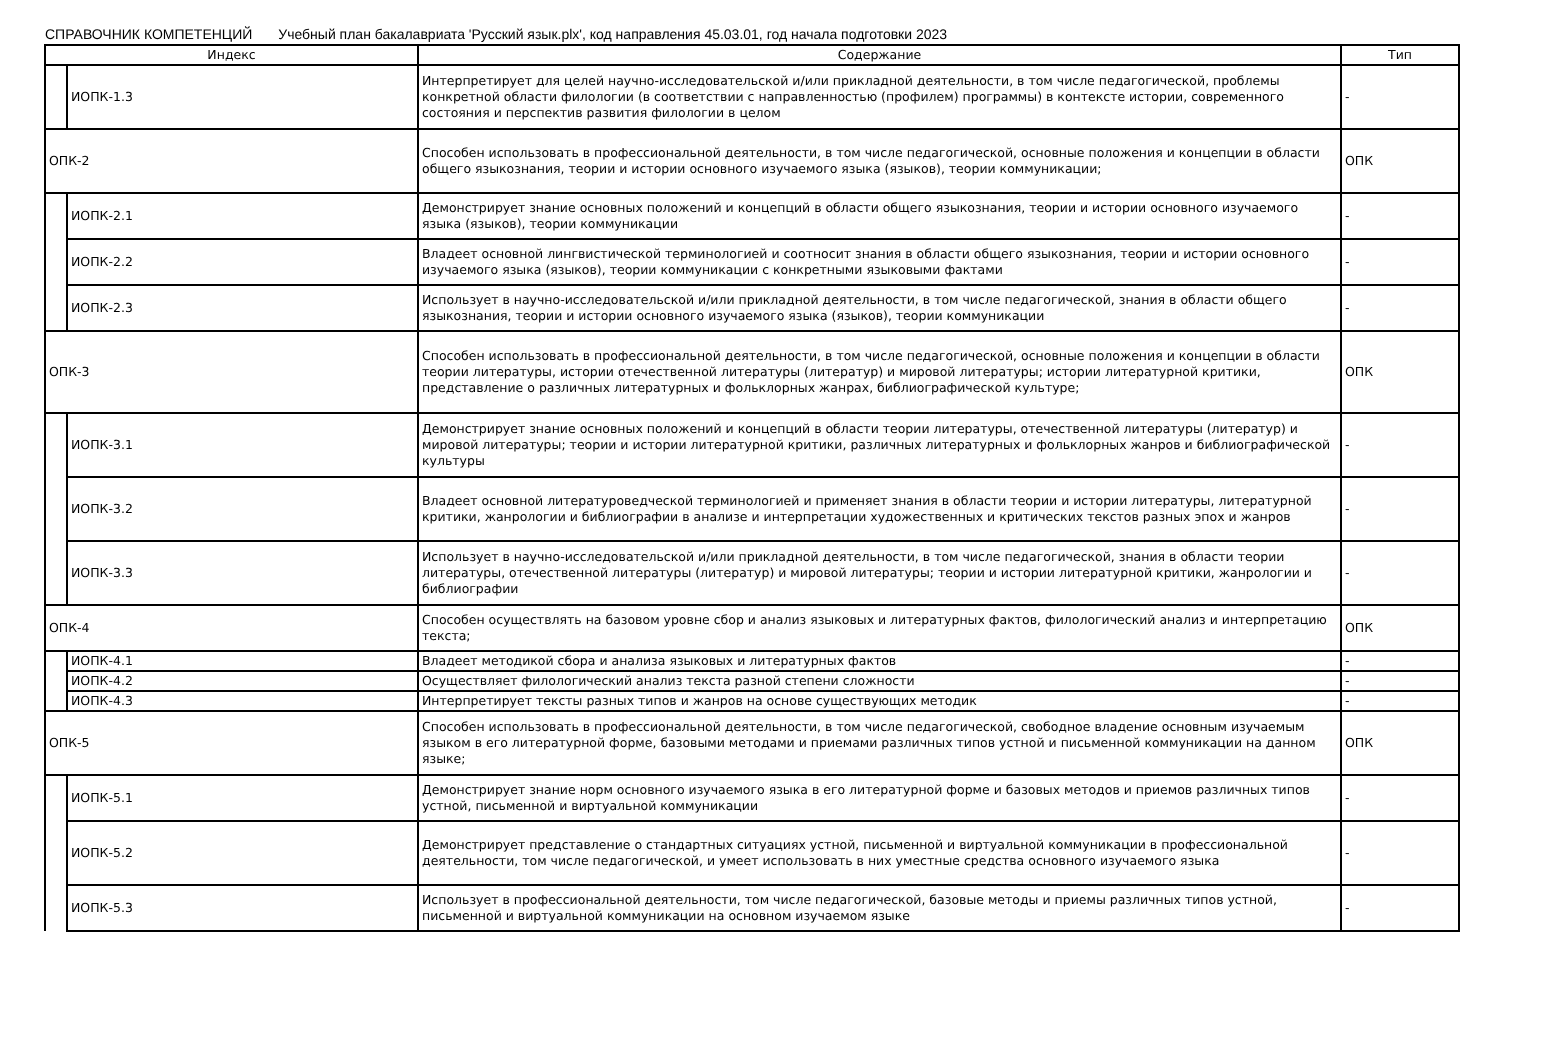СПРАВОЧНИК КОМПЕТЕНЦИЙ Учебный план бакалавриата 'Русский язык.plx', код направления 45.03.01, год начала подготовки 2023
| Индекс | | Содержание | Тип |
| --- | --- | --- | --- |
| | ИОПК-1.3 | Интерпретирует для целей научно-исследовательской и/или прикладной деятельности, в том числе педагогической, проблемы конкретной области филологии (в соответствии с направленностью (профилем) программы) в контексте истории, современного состояния и перспектив развития филологии в целом | - |
| ОПК-2 | | Способен использовать в профессиональной деятельности, в том числе педагогической, основные положения и концепции в области общего языкознания, теории и истории основного изучаемого языка (языков), теории коммуникации; | ОПК |
| | ИОПК-2.1 | Демонстрирует знание основных положений и концепций в области общего языкознания, теории и истории основного изучаемого языка (языков), теории коммуникации | - |
| | ИОПК-2.2 | Владеет основной лингвистической терминологией и соотносит знания в области общего языкознания, теории и истории основного изучаемого языка (языков), теории коммуникации с конкретными языковыми фактами | - |
| | ИОПК-2.3 | Использует в научно-исследовательской и/или прикладной деятельности, в том числе педагогической, знания в области общего языкознания, теории и истории основного изучаемого языка (языков), теории коммуникации | - |
| ОПК-3 | | Способен использовать в профессиональной деятельности, в том числе педагогической, основные положения и концепции в области теории литературы, истории отечественной литературы (литератур) и мировой литературы; истории литературной критики, представление о различных литературных и фольклорных жанрах, библиографической культуре; | ОПК |
| | ИОПК-3.1 | Демонстрирует знание основных положений и концепций в области теории литературы, отечественной литературы (литератур) и мировой литературы; теории и истории литературной критики, различных литературных и фольклорных жанров и библиографической культуры | - |
| | ИОПК-3.2 | Владеет основной литературоведческой терминологией и применяет знания в области теории и истории литературы, литературной критики, жанрологии и библиографии в анализе и интерпретации художественных и критических текстов разных эпох и жанров | - |
| | ИОПК-3.3 | Использует в научно-исследовательской и/или прикладной деятельности, в том числе педагогической, знания в области теории литературы, отечественной литературы (литератур) и мировой литературы; теории и истории литературной критики, жанрологии и библиографии | - |
| ОПК-4 | | Способен осуществлять на базовом уровне сбор и анализ языковых и литературных фактов, филологический анализ и интерпретацию текста; | ОПК |
| | ИОПК-4.1 | Владеет методикой сбора и анализа языковых и литературных фактов | - |
| | ИОПК-4.2 | Осуществляет филологический анализ текста разной степени сложности | - |
| | ИОПК-4.3 | Интерпретирует тексты разных типов и жанров на основе существующих методик | - |
| ОПК-5 | | Способен использовать в профессиональной деятельности, в том числе педагогической, свободное владение основным изучаемым языком в его литературной форме, базовыми методами и приемами различных типов устной и письменной коммуникации на данном языке; | ОПК |
| | ИОПК-5.1 | Демонстрирует знание норм основного изучаемого языка в его литературной форме и базовых методов и приемов различных типов устной, письменной и виртуальной коммуникации | - |
| | ИОПК-5.2 | Демонстрирует представление о стандартных ситуациях устной, письменной и виртуальной коммуникации в профессиональной деятельности, том числе педагогической, и умеет использовать в них уместные средства основного изучаемого языка | - |
| | ИОПК-5.3 | Использует в профессиональной деятельности, том числе педагогической, базовые методы и приемы различных типов устной, письменной и виртуальной коммуникации на основном изучаемом языке | - |